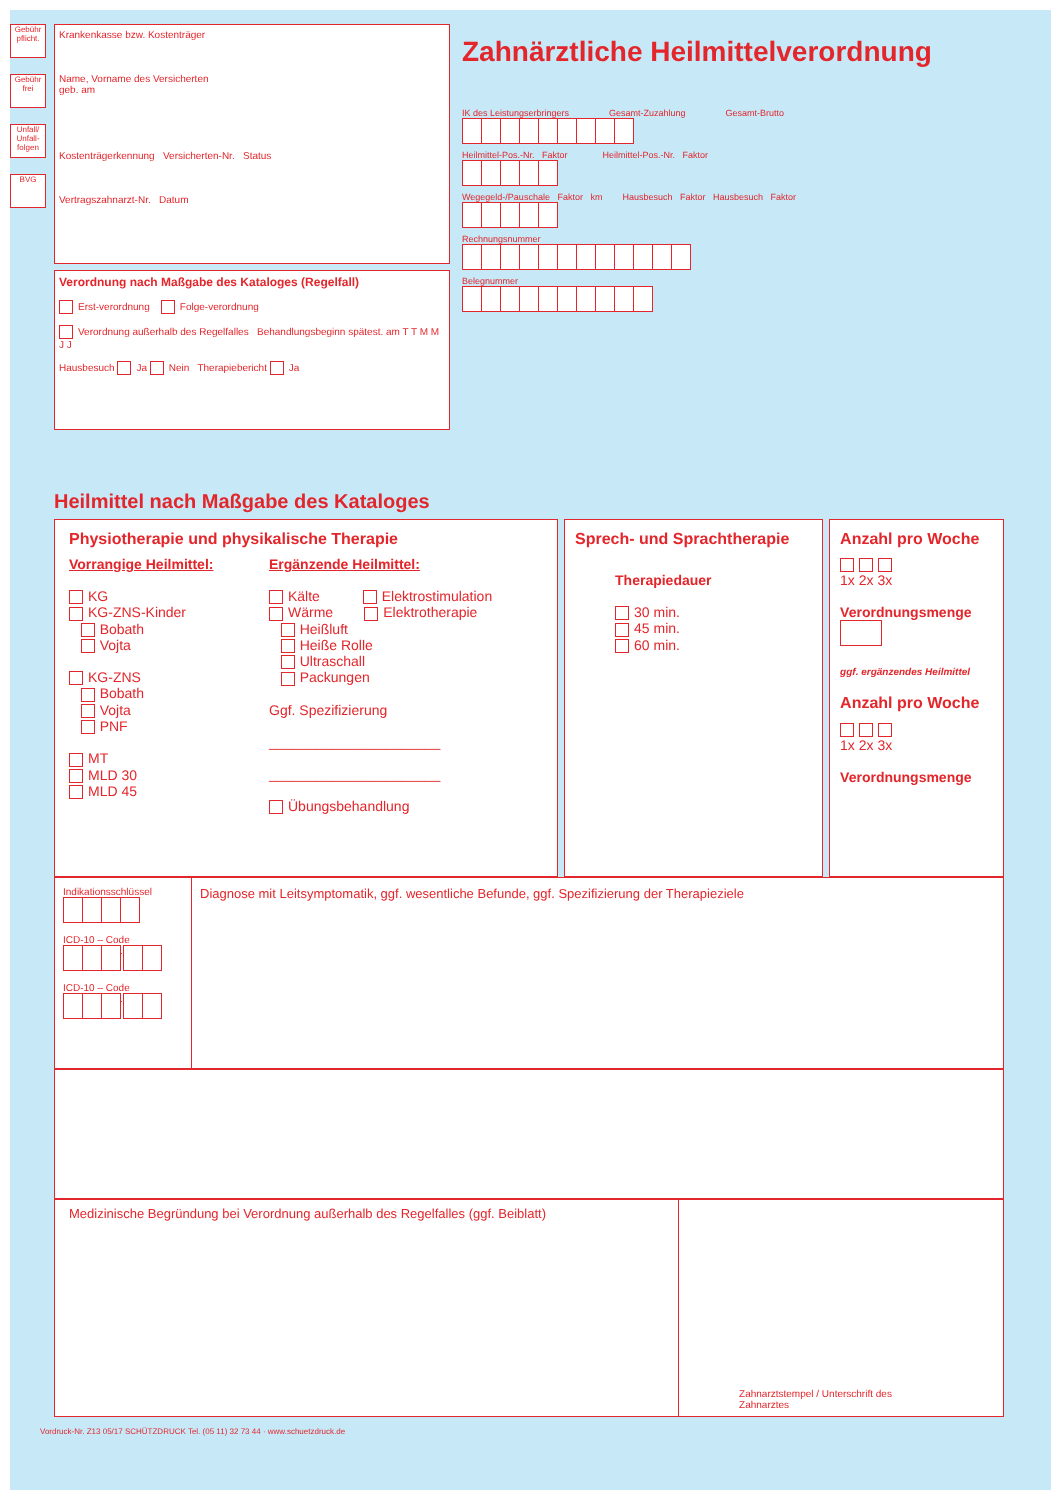Gebühr pflicht.
Gebühr frei
Unfall/ Unfall-folgen
BVG
Krankenkasse bzw. Kostenträger
Name, Vorname des Versicherten
geb. am
Kostenträgerkennung Versicherten-Nr. Status
Vertragszahnarzt-Nr. Datum
Verordnung nach Maßgabe des Kataloges (Regelfall)
Erst-verordnung Folge-verordnung
Verordnung außerhalb des Regelfalles Behandlungsbeginn spätest. am T T M M J J
Hausbesuch Ja Nein Therapiebericht Ja
Zahnärztliche Heilmittelverordnung
IK des Leistungserbringers Gesamt-Zuzahlung Gesamt-Brutto
Heilmittel-Pos.-Nr. Faktor Heilmittel-Pos.-Nr. Faktor
Wegegeld-/Pauschale Faktor km Hausbesuch Faktor Hausbesuch Faktor
Rechnungsnummer
Belegnummer
Heilmittel nach Maßgabe des Kataloges
Physiotherapie und physikalische Therapie
Vorrangige Heilmittel:
KG
KG-ZNS-Kinder
Bobath
Vojta
KG-ZNS
Bobath
Vojta
PNF
MT
MLD 30
MLD 45
Ergänzende Heilmittel:
Kälte Elektrostimulation
Wärme Elektrotherapie
Heißluft
Heiße Rolle
Ultraschall
Packungen
Ggf. Spezifizierung
______________________
______________________
Übungsbehandlung
Sprech- und Sprachtherapie
Therapiedauer
30 min.
45 min.
60 min.
Anzahl pro Woche
1x 2x 3x
Verordnungsmenge
ggf. ergänzendes Heilmittel
Anzahl pro Woche
1x 2x 3x
Verordnungsmenge
Indikationsschlüssel
ICD-10 – Code
.
ICD-10 – Code
.
Diagnose mit Leitsymptomatik, ggf. wesentliche Befunde, ggf. Spezifizierung der Therapieziele
Medizinische Begründung bei Verordnung außerhalb des Regelfalles (ggf. Beiblatt)
Zahnarztstempel / Unterschrift des Zahnarztes
Vordruck-Nr. Z13 05/17 SCHÜTZDRUCK Tel. (05 11) 32 73 44 · www.schuetzdruck.de